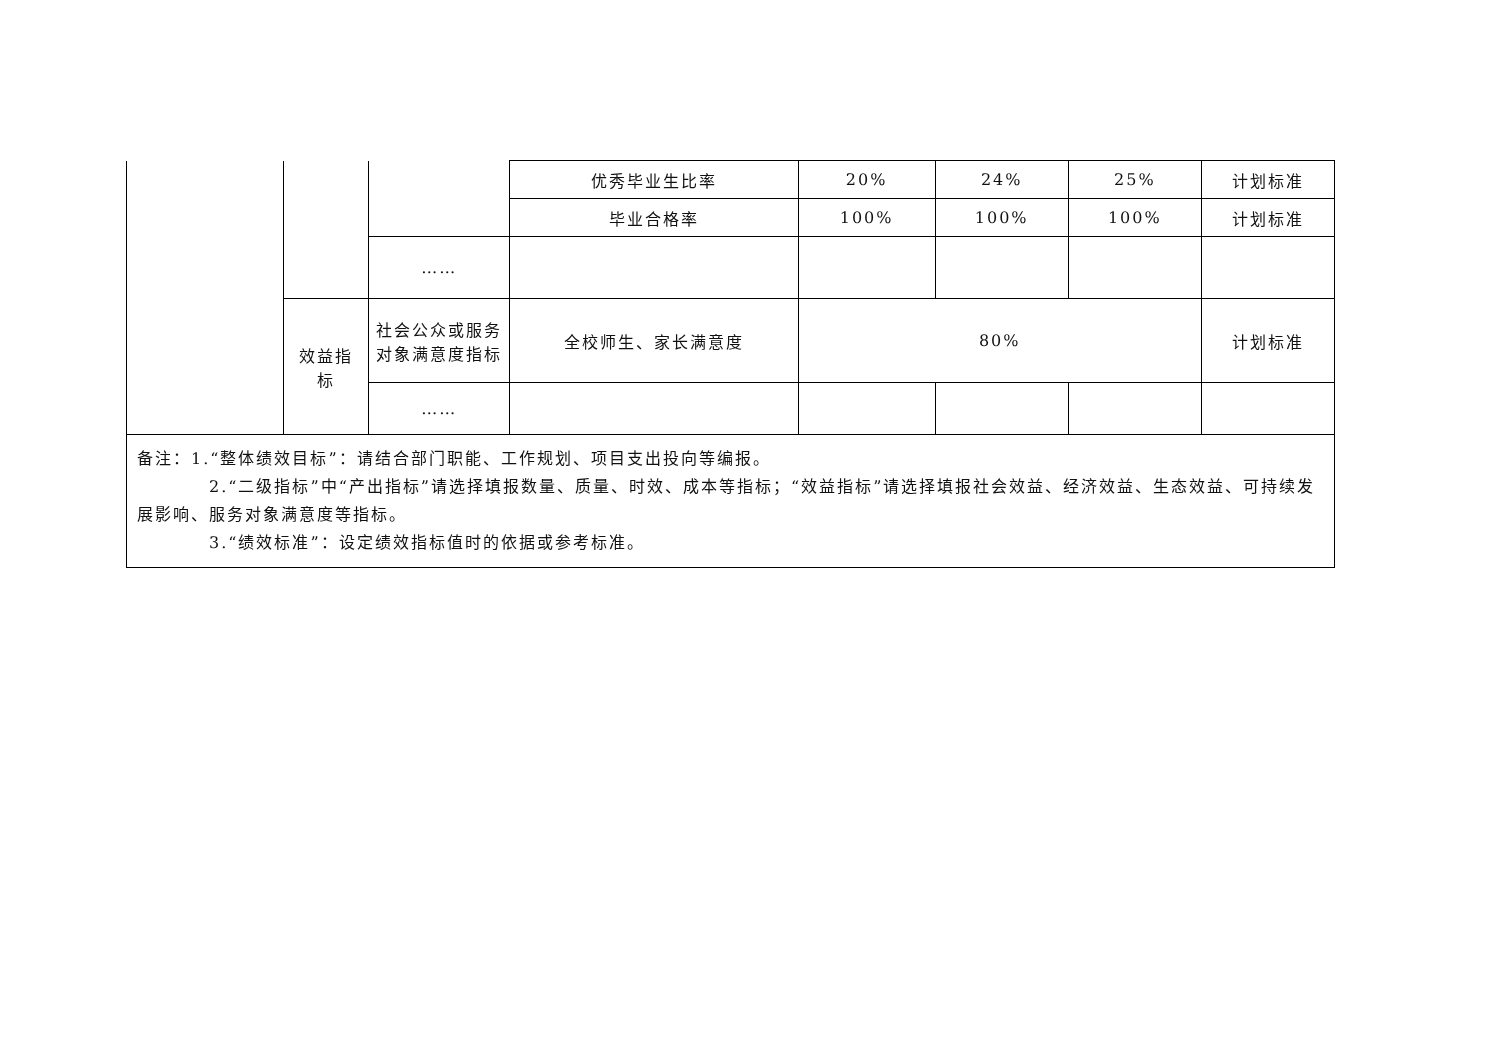| | | | 优秀毕业生比率 | 20% | 24% | 25% | 计划标准 |
| | | | 毕业合格率 | 100% | 100% | 100% | 计划标准 |
| | | …… | | | | | |
| | 效益指 标 | 社会公众或服务对象满意度指标 | 全校师生、家长满意度 | 80% | | | 计划标准 |
| | | …… | | | | | |
| 备注：1.“整体绩效目标”：请结合部门职能、工作规划、项目支出投向等编报。 2.“二级指标”中“产出指标”请选择填报数量、质量、时效、成本等指标；“效益指标”请选择填报社会效益、经济效益、生态效益、可持续发展影响、服务对象满意度等指标。 3.“绩效标准”：设定绩效指标值时的依据或参考标准。 | | | | | | | |